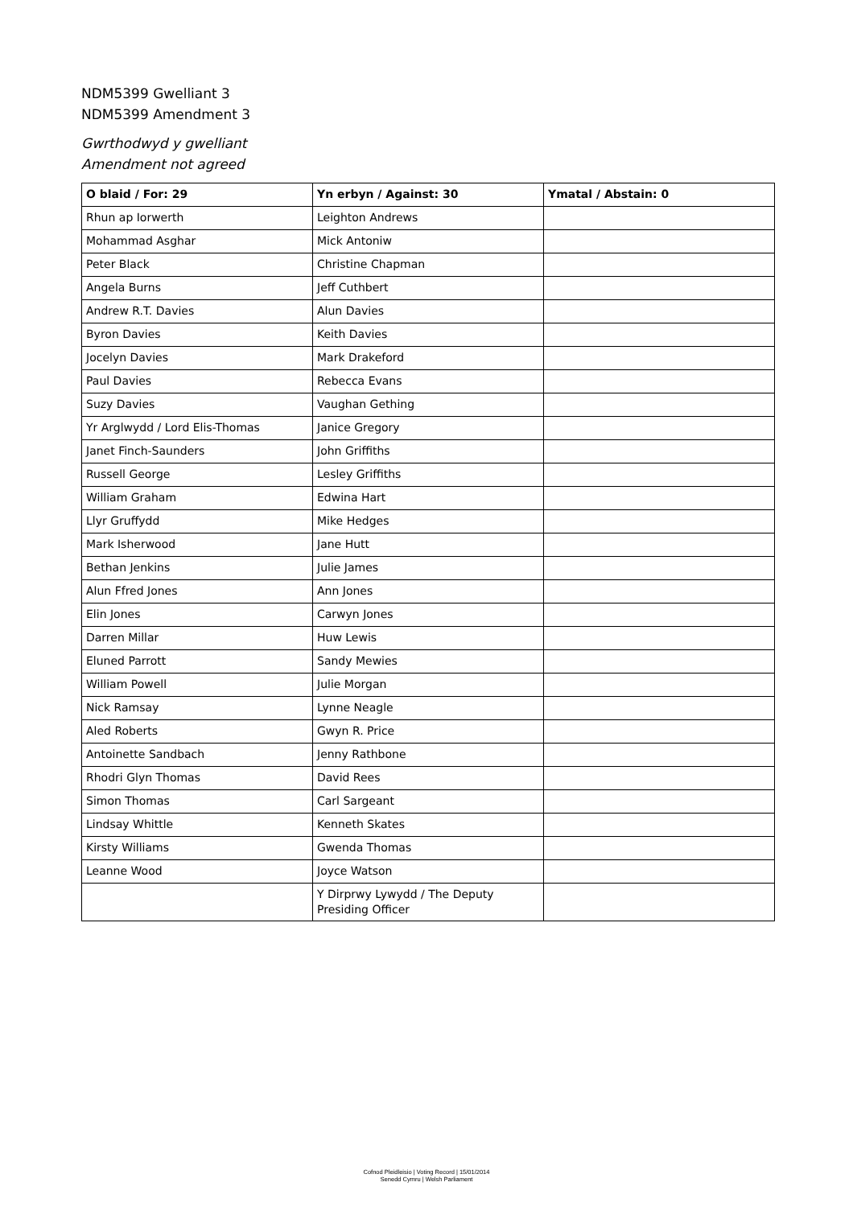NDM5399 Gwelliant 3
NDM5399 Amendment 3
Gwrthodwyd y gwelliant
Amendment not agreed
| O blaid / For: 29 | Yn erbyn / Against: 30 | Ymatal / Abstain: 0 |
| --- | --- | --- |
| Rhun ap Iorwerth | Leighton Andrews | |
| Mohammad Asghar | Mick Antoniw | |
| Peter Black | Christine Chapman | |
| Angela Burns | Jeff Cuthbert | |
| Andrew R.T. Davies | Alun Davies | |
| Byron Davies | Keith Davies | |
| Jocelyn Davies | Mark Drakeford | |
| Paul Davies | Rebecca Evans | |
| Suzy Davies | Vaughan Gething | |
| Yr Arglwydd / Lord Elis-Thomas | Janice Gregory | |
| Janet Finch-Saunders | John Griffiths | |
| Russell George | Lesley Griffiths | |
| William Graham | Edwina Hart | |
| Llyr Gruffydd | Mike Hedges | |
| Mark Isherwood | Jane Hutt | |
| Bethan Jenkins | Julie James | |
| Alun Ffred Jones | Ann Jones | |
| Elin Jones | Carwyn Jones | |
| Darren Millar | Huw Lewis | |
| Eluned Parrott | Sandy Mewies | |
| William Powell | Julie Morgan | |
| Nick Ramsay | Lynne Neagle | |
| Aled Roberts | Gwyn R. Price | |
| Antoinette Sandbach | Jenny Rathbone | |
| Rhodri Glyn Thomas | David Rees | |
| Simon Thomas | Carl Sargeant | |
| Lindsay Whittle | Kenneth Skates | |
| Kirsty Williams | Gwenda Thomas | |
| Leanne Wood | Joyce Watson | |
| | Y Dirprwy Lywydd / The Deputy Presiding Officer | |
Cofnod Pleidleisio | Voting Record | 15/01/2014
Senedd Cymru | Welsh Parliament